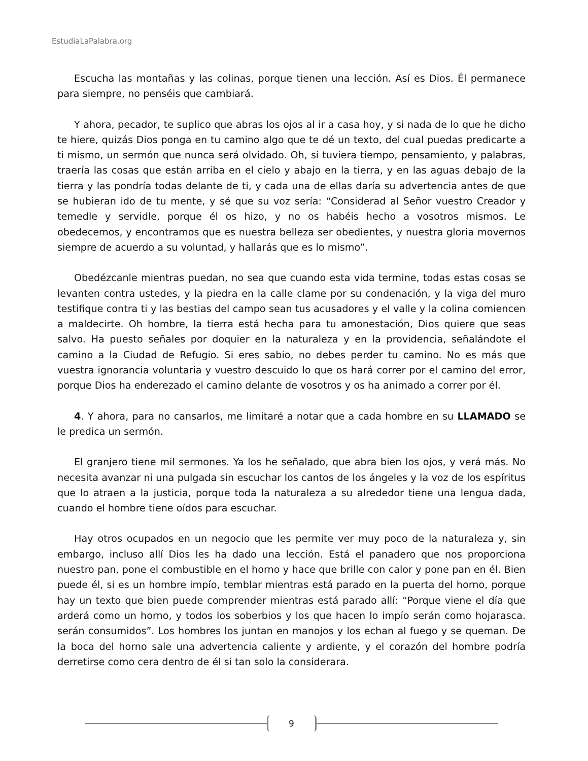EstudiaLaPalabra.org
Escucha las montañas y las colinas, porque tienen una lección. Así es Dios. Él permanece para siempre, no penséis que cambiará.
Y ahora, pecador, te suplico que abras los ojos al ir a casa hoy, y si nada de lo que he dicho te hiere, quizás Dios ponga en tu camino algo que te dé un texto, del cual puedas predicarte a ti mismo, un sermón que nunca será olvidado. Oh, si tuviera tiempo, pensamiento, y palabras, traería las cosas que están arriba en el cielo y abajo en la tierra, y en las aguas debajo de la tierra y las pondría todas delante de ti, y cada una de ellas daría su advertencia antes de que se hubieran ido de tu mente, y sé que su voz sería: “Considerad al Señor vuestro Creador y temedle y servidle, porque él os hizo, y no os habéis hecho a vosotros mismos. Le obedecemos, y encontramos que es nuestra belleza ser obedientes, y nuestra gloria movernos siempre de acuerdo a su voluntad, y hallarás que es lo mismo”.
Obedézcanle mientras puedan, no sea que cuando esta vida termine, todas estas cosas se levanten contra ustedes, y la piedra en la calle clame por su condenación, y la viga del muro testifique contra ti y las bestias del campo sean tus acusadores y el valle y la colina comiencen a maldecirte. Oh hombre, la tierra está hecha para tu amonestación, Dios quiere que seas salvo. Ha puesto señales por doquier en la naturaleza y en la providencia, señalándote el camino a la Ciudad de Refugio. Si eres sabio, no debes perder tu camino. No es más que vuestra ignorancia voluntaria y vuestro descuido lo que os hará correr por el camino del error, porque Dios ha enderezado el camino delante de vosotros y os ha animado a correr por él.
4. Y ahora, para no cansarlos, me limitaré a notar que a cada hombre en su LLAMADO se le predica un sermón.
El granjero tiene mil sermones. Ya los he señalado, que abra bien los ojos, y verá más. No necesita avanzar ni una pulgada sin escuchar los cantos de los ángeles y la voz de los espíritus que lo atraen a la justicia, porque toda la naturaleza a su alrededor tiene una lengua dada, cuando el hombre tiene oídos para escuchar.
Hay otros ocupados en un negocio que les permite ver muy poco de la naturaleza y, sin embargo, incluso allí Dios les ha dado una lección. Está el panadero que nos proporciona nuestro pan, pone el combustible en el horno y hace que brille con calor y pone pan en él. Bien puede él, si es un hombre impío, temblar mientras está parado en la puerta del horno, porque hay un texto que bien puede comprender mientras está parado allí: “Porque viene el día que arderá como un horno, y todos los soberbios y los que hacen lo impío serán como hojarasca. serán consumidos”. Los hombres los juntan en manojos y los echan al fuego y se queman. De la boca del horno sale una advertencia caliente y ardiente, y el corazón del hombre podría derretirse como cera dentro de él si tan solo la considerara.
9